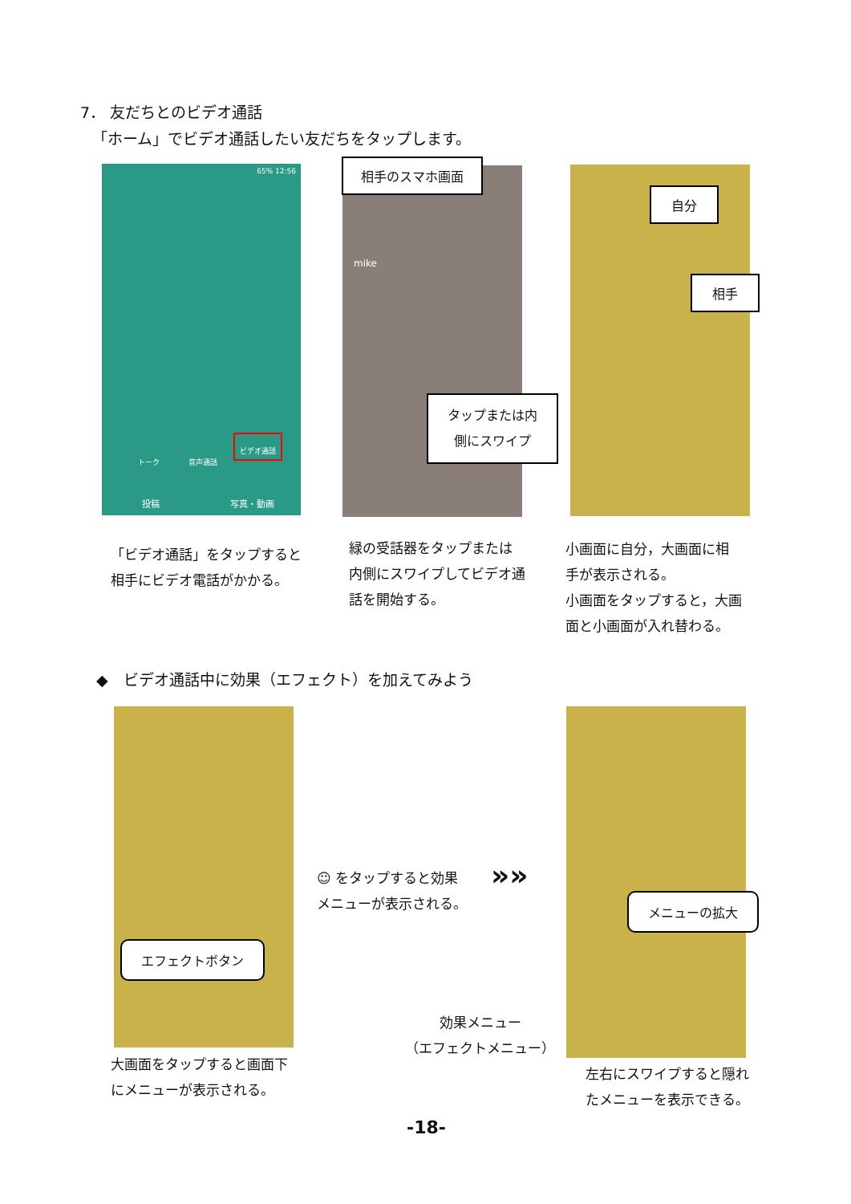7． 友だちとのビデオ通話
「ホーム」でビデオ通話したい友だちをタップします。
65% 12:56
トーク 音声通話
ビデオ通話
投稿 写真・動画
mike
相手のスマホ画面
タップまたは内
側にスワイプ
自分
相手
「ビデオ通話」をタップすると
相手にビデオ電話がかかる。
緑の受話器をタップまたは
内側にスワイプしてビデオ通
話を開始する。
小画面に自分，大画面に相
手が表示される。
小画面をタップすると，大画
面と小画面が入れ替わる。
◆　ビデオ通話中に効果（エフェクト）を加えてみよう
エフェクトボタン
大画面をタップすると画面下
にメニューが表示される。
☺ をタップすると効果
メニューが表示される。
»»
メニューの拡大
効果メニュー
（エフェクトメニュー）
左右にスワイプすると隠れ
たメニューを表示できる。
-18-